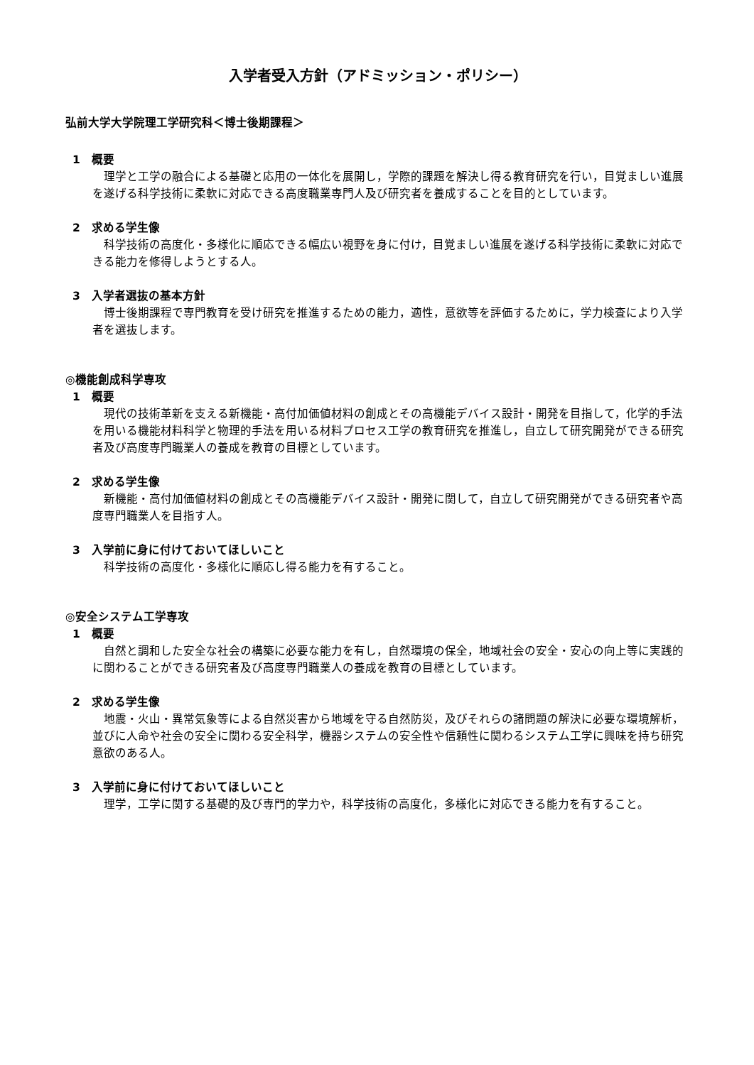入学者受入方針（アドミッション・ポリシー）
弘前大学大学院理工学研究科＜博士後期課程＞
1　概要
理学と工学の融合による基礎と応用の一体化を展開し，学際的課題を解決し得る教育研究を行い，目覚ましい進展を遂げる科学技術に柔軟に対応できる高度職業専門人及び研究者を養成することを目的としています。
2　求める学生像
科学技術の高度化・多様化に順応できる幅広い視野を身に付け，目覚ましい進展を遂げる科学技術に柔軟に対応できる能力を修得しようとする人。
3　入学者選抜の基本方針
博士後期課程で専門教育を受け研究を推進するための能力，適性，意欲等を評価するために，学力検査により入学者を選抜します。
◎機能創成科学専攻
1　概要
現代の技術革新を支える新機能・高付加価値材料の創成とその高機能デバイス設計・開発を目指して，化学的手法を用いる機能材料科学と物理的手法を用いる材料プロセス工学の教育研究を推進し，自立して研究開発ができる研究者及び高度専門職業人の養成を教育の目標としています。
2　求める学生像
新機能・高付加価値材料の創成とその高機能デバイス設計・開発に関して，自立して研究開発ができる研究者や高度専門職業人を目指す人。
3　入学前に身に付けておいてほしいこと
科学技術の高度化・多様化に順応し得る能力を有すること。
◎安全システム工学専攻
1　概要
自然と調和した安全な社会の構築に必要な能力を有し，自然環境の保全，地域社会の安全・安心の向上等に実践的に関わることができる研究者及び高度専門職業人の養成を教育の目標としています。
2　求める学生像
地震・火山・異常気象等による自然災害から地域を守る自然防災，及びそれらの諸問題の解決に必要な環境解析，並びに人命や社会の安全に関わる安全科学，機器システムの安全性や信頼性に関わるシステム工学に興味を持ち研究意欲のある人。
3　入学前に身に付けておいてほしいこと
理学，工学に関する基礎的及び専門的学力や，科学技術の高度化，多様化に対応できる能力を有すること。